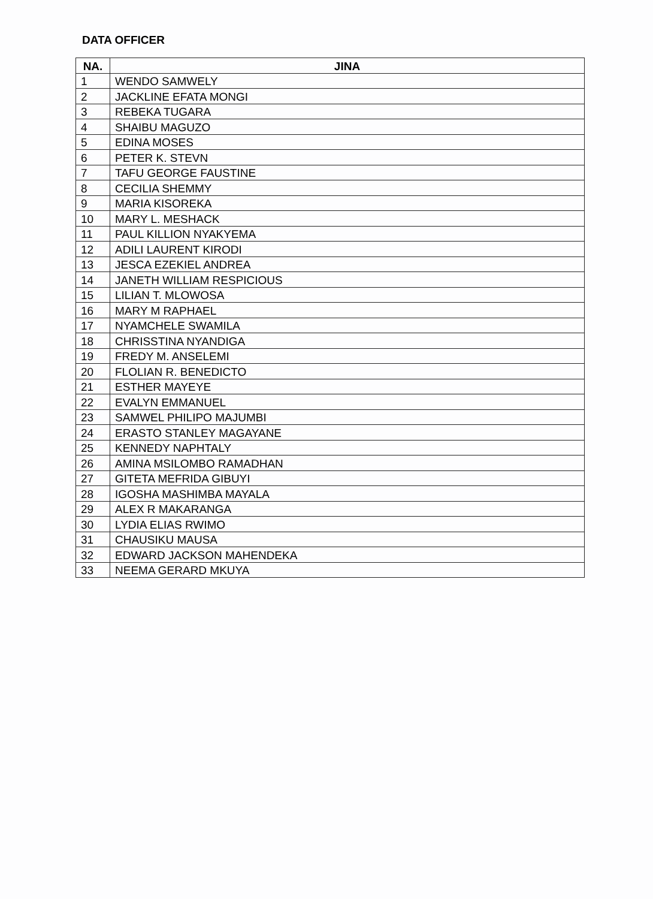DATA OFFICER
| NA. | JINA |
| --- | --- |
| 1 | WENDO SAMWELY |
| 2 | JACKLINE EFATA MONGI |
| 3 | REBEKA TUGARA |
| 4 | SHAIBU MAGUZO |
| 5 | EDINA MOSES |
| 6 | PETER K. STEVN |
| 7 | TAFU GEORGE FAUSTINE |
| 8 | CECILIA SHEMMY |
| 9 | MARIA KISOREKA |
| 10 | MARY L. MESHACK |
| 11 | PAUL KILLION NYAKYEMA |
| 12 | ADILI LAURENT KIRODI |
| 13 | JESCA EZEKIEL ANDREA |
| 14 | JANETH WILLIAM RESPICIOUS |
| 15 | LILIAN T. MLOWOSA |
| 16 | MARY M RAPHAEL |
| 17 | NYAMCHELE SWAMILA |
| 18 | CHRISSTINA NYANDIGA |
| 19 | FREDY M. ANSELEMI |
| 20 | FLOLIAN R. BENEDICTO |
| 21 | ESTHER MAYEYE |
| 22 | EVALYN EMMANUEL |
| 23 | SAMWEL PHILIPO MAJUMBI |
| 24 | ERASTO STANLEY MAGAYANE |
| 25 | KENNEDY NAPHTALY |
| 26 | AMINA MSILOMBO RAMADHAN |
| 27 | GITETA MEFRIDA GIBUYI |
| 28 | IGOSHA MASHIMBA MAYALA |
| 29 | ALEX R MAKARANGA |
| 30 | LYDIA ELIAS RWIMO |
| 31 | CHAUSIKU MAUSA |
| 32 | EDWARD JACKSON MAHENDEKA |
| 33 | NEEMA GERARD MKUYA |